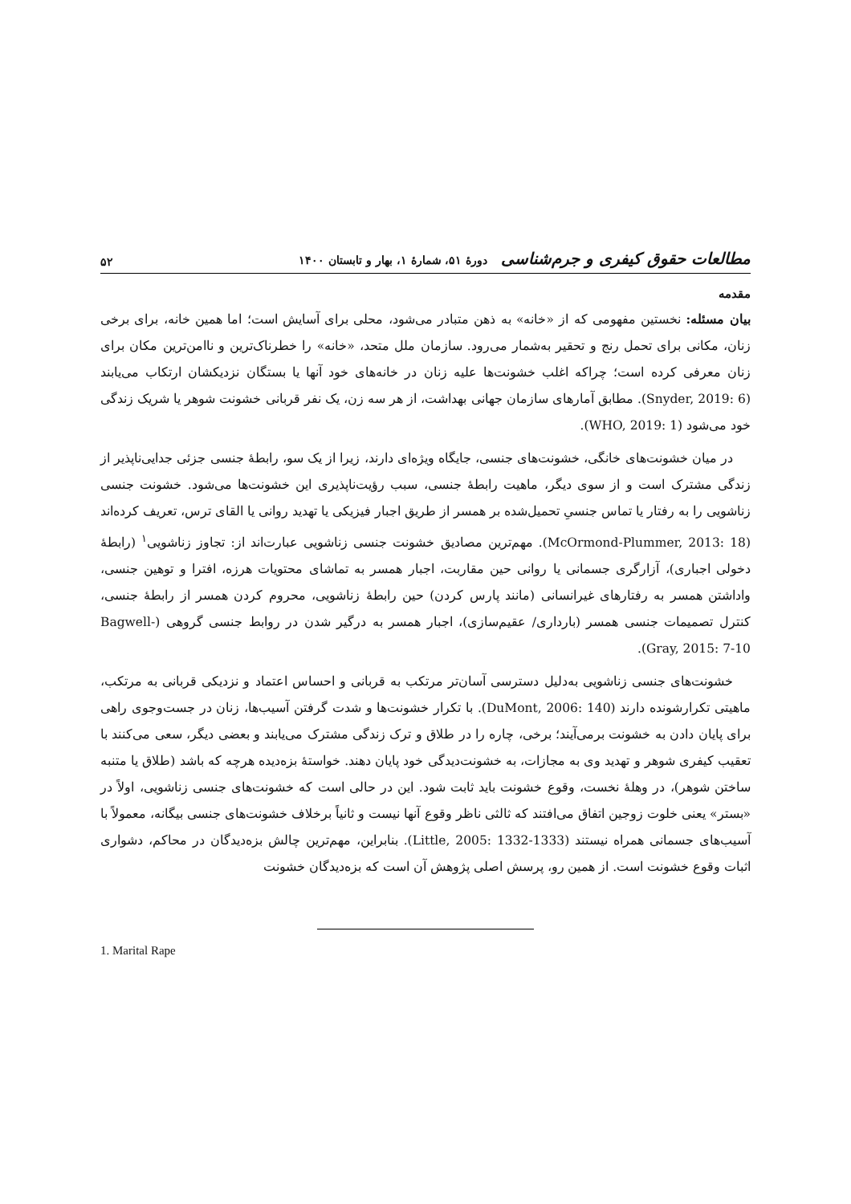مطالعات حقوق کیفری و جرم‌شناسی دورهٔ ۵۱، شمارهٔ ۱، بهار و تابستان ۱۴۰۰
۵۲
مقدمه
بیان مسئله: نخستین مفهومی که از «خانه» به ذهن متبادر می‌شود، محلی برای آسایش است؛ اما همین خانه، برای برخی زنان، مکانی برای تحمل رنج و تحقیر به‌شمار می‌رود. سازمان ملل متحد، «خانه» را خطرناک‌ترین و ناامن‌ترین مکان برای زنان معرفی کرده است؛ چراکه اغلب خشونت‌ها علیه زنان در خانه‌های خود آنها یا بستگان نزدیکشان ارتکاب می‌یابند (Snyder, 2019: 6). مطابق آمارهای سازمان جهانی بهداشت، از هر سه زن، یک نفر قربانی خشونت شوهر یا شریک زندگی خود می‌شود (WHO, 2019: 1).
در میان خشونت‌های خانگی، خشونت‌های جنسی، جایگاه ویژه‌ای دارند، زیرا از یک سو، رابطهٔ جنسی جزئی جدایی‌ناپذیر از زندگی مشترک است و از سوی دیگر، ماهیت رابطهٔ جنسی، سبب رؤیت‌ناپذیری این خشونت‌ها می‌شود. خشونت جنسی زناشویی را به رفتار یا تماس جنسیِ تحمیل‌شده بر همسر از طریق اجبار فیزیکی یا تهدید روانی یا القای ترس، تعریف کرده‌اند (McOrmond-Plummer, 2013: 18). مهم‌ترین مصادیق خشونت جنسی زناشویی عبارت‌اند از: تجاوز زناشویی<sup>۱</sup> (رابطهٔ دخولی اجباری)، آزارگری جسمانی یا روانی حین مقاربت، اجبار همسر به تماشای محتویات هرزه، افترا و توهین جنسی، واداشتن همسر به رفتارهای غیرانسانی (مانند پارس کردن) حین رابطهٔ زناشویی، محروم کردن همسر از رابطهٔ جنسی، کنترل تصمیمات جنسی همسر (بارداری/ عقیم‌سازی)، اجبار همسر به درگیر شدن در روابط جنسی گروهی (Bagwell-Gray, 2015: 7-10).
خشونت‌های جنسی زناشویی به‌دلیل دسترسی آسان‌تر مرتکب به قربانی و احساس اعتماد و نزدیکی قربانی به مرتکب، ماهیتی تکرارشونده دارند (DuMont, 2006: 140). با تکرار خشونت‌ها و شدت گرفتن آسیب‌ها، زنان در جست‌وجوی راهی برای پایان دادن به خشونت برمی‌آیند؛ برخی، چاره را در طلاق و ترک زندگی مشترک می‌یابند و بعضی دیگر، سعی می‌کنند با تعقیب کیفری شوهر و تهدید وی به مجازات، به خشونت‌دیدگی خود پایان دهند. خواستهٔ بزه‌دیده هرچه که باشد (طلاق یا متنبه ساختن شوهر)، در وهلهٔ نخست، وقوع خشونت باید ثابت شود. این در حالی است که خشونت‌های جنسی زناشویی، اولاً در «بستر» یعنی خلوت زوجین اتفاق می‌افتند که ثالثی ناظر وقوع آنها نیست و ثانیاً برخلاف خشونت‌های جنسی بیگانه، معمولاً با آسیب‌های جسمانی همراه نیستند (Little, 2005: 1332-1333). بنابراین، مهم‌ترین چالش بزه‌دیدگان در محاکم، دشواری اثبات وقوع خشونت است. از همین رو، پرسش اصلی پژوهش آن است که بزه‌دیدگان خشونت
1. Marital Rape